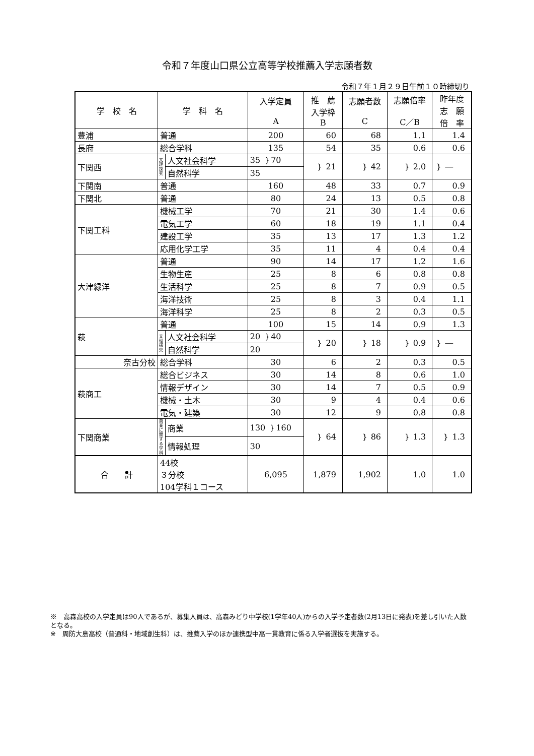令和７年度山口県公立高等学校推薦入学志願者数
令和７年１月２９日午前１０時締切り
| 学 校 名 | 学 科 名 | | 入学定員 A | 推 薦 入学枠 B | 志願者数 C | 志願倍率 C／B | 昨年度 志 願 倍 率 |
| --- | --- | --- | --- | --- | --- | --- | --- |
| 豊浦 | 普通 | | 200 | 60 | 68 | 1.1 | 1.4 |
| 長府 | 総合学科 | | 135 | 54 | 35 | 0.6 | 0.6 |
| 下関西 | 文理探究 | 人文社会科学 | 35 ｝70 | ｝ 21 | ｝ 42 | ｝ 2.0 | ｝ ― |
| | | 自然科学 | 35 | | | | |
| 下関南 | 普通 | | 160 | 48 | 33 | 0.7 | 0.9 |
| 下関北 | 普通 | | 80 | 24 | 13 | 0.5 | 0.8 |
| 下関工科 | 機械工学 | | 70 | 21 | 30 | 1.4 | 0.6 |
| | 電気工学 | | 60 | 18 | 19 | 1.1 | 0.4 |
| | 建設工学 | | 35 | 13 | 17 | 1.3 | 1.2 |
| | 応用化学工学 | | 35 | 11 | 4 | 0.4 | 0.4 |
| 大津緑洋 | 普通 | | 90 | 14 | 17 | 1.2 | 1.6 |
| | 生物生産 | | 25 | 8 | 6 | 0.8 | 0.8 |
| | 生活科学 | | 25 | 8 | 7 | 0.9 | 0.5 |
| | 海洋技術 | | 25 | 8 | 3 | 0.4 | 1.1 |
| | 海洋科学 | | 25 | 8 | 2 | 0.3 | 0.5 |
| 萩 | 普通 | | 100 | 15 | 14 | 0.9 | 1.3 |
| | 文理探究 | 人文社会科学 | 20 ｝40 | ｝ 20 | ｝ 18 | ｝ 0.9 | ｝ ― |
| | | 自然科学 | 20 | | | | |
| 奈古分校 | 総合学科 | | 30 | 6 | 2 | 0.3 | 0.5 |
| 萩商工 | 総合ビジネス | | 30 | 14 | 8 | 0.6 | 1.0 |
| | 情報デザイン | | 30 | 14 | 7 | 0.5 | 0.9 |
| | 機械・土木 | | 30 | 9 | 4 | 0.4 | 0.6 |
| | 電気・建築 | | 30 | 12 | 9 | 0.8 | 0.8 |
| 下関商業 | 商業に関する学科 | 商業 | 130 ｝160 | ｝ 64 | ｝ 86 | ｝ 1.3 | ｝ 1.3 |
| | | 情報処理 | 30 | | | | |
| 合 計 | 44校 ３分校 104学科１コース | | 6,095 | 1,879 | 1,902 | 1.0 | 1.0 |
※　高森高校の入学定員は90人であるが、募集人員は、高森みどり中学校(1学年40人)からの入学予定者数(2月13日に発表)を差し引いた人数となる。
※　周防大島高校（普通科・地域創生科）は、推薦入学のほか連携型中高一貫教育に係る入学者選抜を実施する。